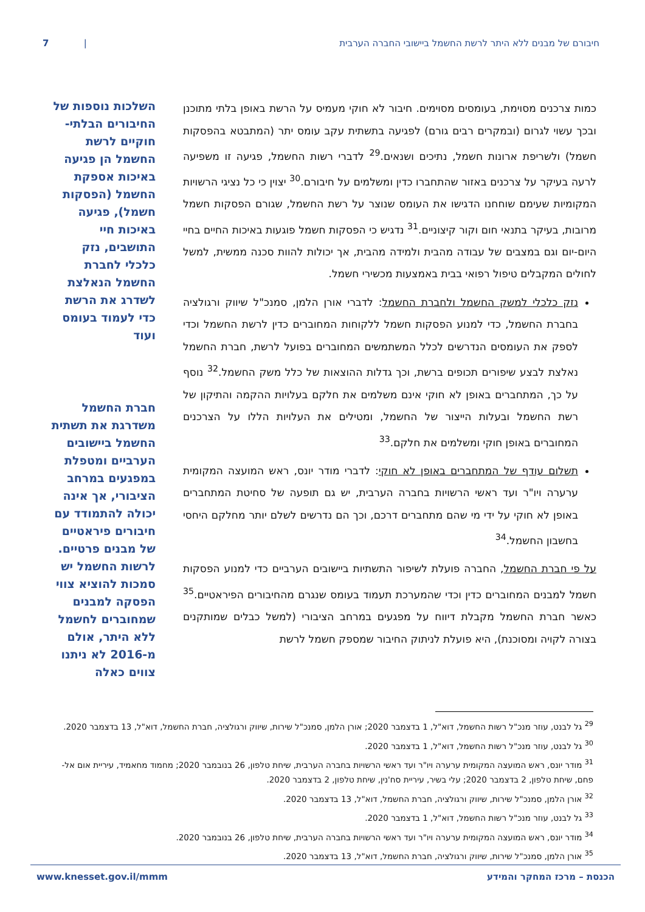חיבורם של מבנים ללא היתר לרשת החשמל ביישובי החברה הערבית | 7
כמות צרכנים מסוימת, בעומסים מסוימים. חיבור לא חוקי מעמיס על הרשת באופן בלתי מתוכנן ובכך עשוי לגרום (ובמקרים רבים גורם) לפגיעה בתשתית עקב עומס יתר (המתבטא בהפסקות חשמל) ולשריפת ארונות חשמל, נתיכים ושנאים.<sup>29</sup> לדברי רשות החשמל, פגיעה זו משפיעה לרעה בעיקר על צרכנים באזור שהתחברו כדין ומשלמים על חיבורם.<sup>30</sup> יצוין כי כל נציגי הרשויות המקומיות שעימם שוחחנו הדגישו את העומס שנוצר על רשת החשמל, שגורם הפסקות חשמל מרובות, בעיקר בתנאי חום וקור קיצוניים.<sup>31</sup> נדגיש כי הפסקות חשמל פוגעות באיכות החיים בחיי היום-יום וגם במצבים של עבודה מהבית ולמידה מהבית, אך יכולות להוות סכנה ממשית, למשל לחולים המקבלים טיפול רפואי בבית באמצעות מכשירי חשמל.
נזק כלכלי למשק החשמל ולחברת החשמל: לדברי אורן הלמן, סמנכ"ל שיווק ורגולציה בחברת החשמל, כדי למנוע הפסקות חשמל ללקוחות המחוברים כדין לרשת החשמל וכדי לספק את העומסים הנדרשים לכלל המשתמשים המחוברים בפועל לרשת, חברת החשמל נאלצת לבצע שיפורים תכופים ברשת, וכך גדלות ההוצאות של כלל משק החשמל.<sup>32</sup> נוסף על כך, המתחברים באופן לא חוקי אינם משלמים את חלקם בעלויות ההקמה והתיקון של רשת החשמל ובעלות הייצור של החשמל, ומטילים את העלויות הללו על הצרכנים המחוברים באופן חוקי ומשלמים את חלקם.<sup>33</sup>
תשלום עודף של המתחברים באופן לא חוקי: לדברי מודר יונס, ראש המועצה המקומית ערערה ויו"ר ועד ראשי הרשויות בחברה הערבית, יש גם תופעה של סחיטת המתחברים באופן לא חוקי על ידי מי שהם מתחברים דרכם, וכך הם נדרשים לשלם יותר מחלקם היחסי בחשבון החשמל.<sup>34</sup>
על פי חברת החשמל, החברה פועלת לשיפור התשתיות ביישובים הערביים כדי למנוע הפסקות חשמל למבנים המחוברים כדין וכדי שהמערכת תעמוד בעומס שנגרם מהחיבורים הפיראטיים.<sup>35</sup> כאשר חברת החשמל מקבלת דיווח על מפגעים במרחב הציבורי (למשל כבלים שמותקנים בצורה לקויה ומסוכנת), היא פועלת לניתוק החיבור שמספק חשמל לרשת
השלכות נוספות של החיבורים הבלתי-חוקיים לרשת החשמל הן פגיעה באיכות אספקת החשמל (הפסקות חשמל), פגיעה באיכות חיי התושבים, נזק כלכלי לחברת החשמל הנאלצת לשדרג את הרשת כדי לעמוד בעומס ועוד
חברת החשמל משדרגת את תשתית החשמל ביישובים הערביים ומטפלת במפגעים במרחב הציבורי, אך אינה יכולה להתמודד עם חיבורים פיראטיים של מבנים פרטיים. לרשות החשמל יש סמכות להוציא צווי הפסקה למבנים שמחוברים לחשמל ללא היתר, אולם מ-2016 לא ניתנו צווים כאלה
<sup>29</sup> גל לבנט, עוזר מנכ"ל רשות החשמל, דוא"ל, 1 בדצמבר 2020; אורן הלמן, סמנכ"ל שירות, שיווק ורגולציה, חברת החשמל, דוא"ל, 13 בדצמבר 2020.
<sup>30</sup> גל לבנט, עוזר מנכ"ל רשות החשמל, דוא"ל, 1 בדצמבר 2020.
<sup>31</sup> מודר יונס, ראש המועצה המקומית ערערה ויו"ר ועד ראשי הרשויות בחברה הערבית, שיחת טלפון, 26 בנובמבר 2020; מחמוד מחאמיד, עיריית אום אל-פחם, שיחת טלפון, 2 בדצמבר 2020; עלי בשיר, עיריית סח'נין, שיחת טלפון, 2 בדצמבר 2020.
<sup>32</sup> אורן הלמן, סמנכ"ל שירות, שיווק ורגולציה, חברת החשמל, דוא"ל, 13 בדצמבר 2020.
<sup>33</sup> גל לבנט, עוזר מנכ"ל רשות החשמל, דוא"ל, 1 בדצמבר 2020.
<sup>34</sup> מודר יונס, ראש המועצה המקומית ערערה ויו"ר ועד ראשי הרשויות בחברה הערבית, שיחת טלפון, 26 בנובמבר 2020.
<sup>35</sup> אורן הלמן, סמנכ"ל שירות, שיווק ורגולציה, חברת החשמל, דוא"ל, 13 בדצמבר 2020.
הכנסת – מרכז המחקר והמידע www.knesset.gov.il/mmm